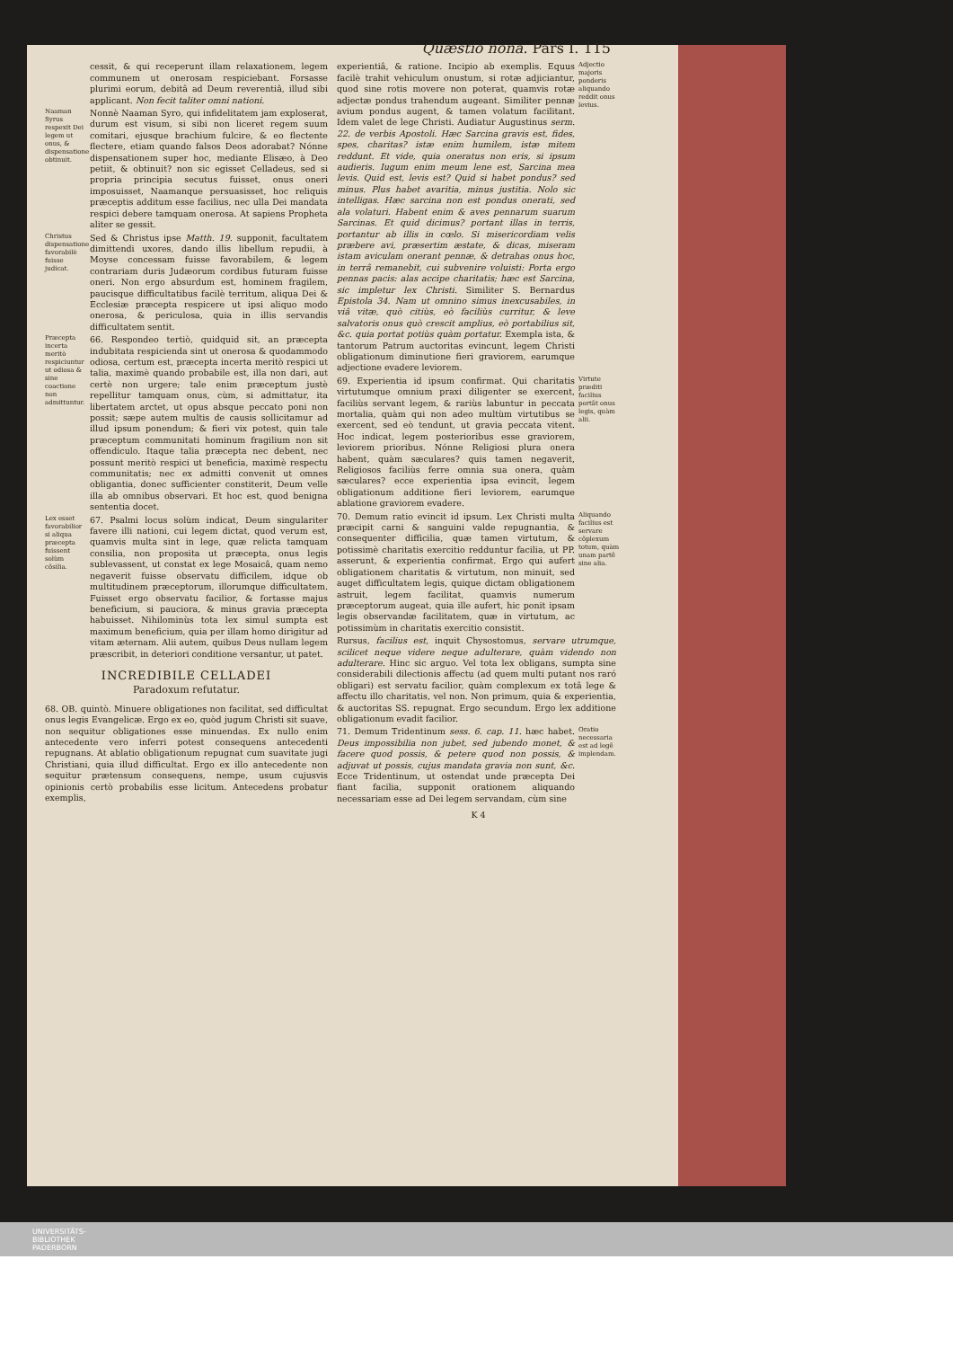Quæstio nona. Pars I. 115
cessit, & qui receperunt illam relaxationem, legem communem ut onerosam respiciebant. Forsasse plurimi eorum, debitâ ad Deum reverentiâ, illud sibi applicant. Non fecit taliter omni nationi.
Naaman Syrus respexit Dei legem ut onus, & dispensatione obtinuit.
Nonnè Naaman Syro, qui infidelitatem jam exploserat, durum est visum, si sibi non liceret regem suum comitari, ejusque brachium fulcire, & eo flectente flectere, etiam quando falsos Deos adorabat? Nónne dispensationem super hoc, mediante Elisæo, à Deo petiit, & obtinuit? non sic egisset Celladeus, sed si propria principia secutus fuisset, onus oneri imposuisset, Naamanque persuasisset, hoc reliquis præceptis additum esse facilius, nec ulla Dei mandata respici debere tamquam onerosa. At sapiens Propheta aliter se gessit.
Christus dispensatione favorabilè fuisse judicat.
Sed & Christus ipse Matth. 19. supponit, facultatem dimittendi uxores, dando illis libellum repudii, à Moyse concessam fuisse favorabilem, & legem contrariam duris Judæorum cordibus futuram fuisse oneri. Non ergo absurdum est, hominem fragilem, paucisque difficultatibus facilè territum, aliqua Dei & Ecclesiæ præcepta respicere ut ipsi aliquo modo onerosa, & periculosa, quia in illis servandis difficultatem sentit.
Præcepta incerta meritò respiciuntur ut odiosa & sine coactione non admittuntur.
66. Respondeo tertiò, quidquid sit, an præcepta indubitata respicienda sint ut onerosa & quodammodo odiosa, certum est, præcepta incerta meritò respici ut talia, maximè quando probabile est, illa non dari, aut certè non urgere; tale enim præceptum justè repellitur tamquam onus, cùm, si admittatur, ita libertatem arctet, ut opus absque peccato poni non possit; sæpe autem multis de causis sollicitamur ad illud ipsum ponendum; & fieri vix potest, quin tale præceptum communitati hominum fragilium non sit offendiculo. Itaque talia præcepta nec debent, nec possunt meritò respici ut beneficia, maximè respectu communitatis; nec ex admitti convenit ut omnes obligantia, donec sufficienter constiterit, Deum velle illa ab omnibus observari. Et hoc est, quod benigna sententia docet.
Lex esset favorabilior si aliqua præcepta fuissent solùm cõsilia.
67. Psalmi locus solùm indicat, Deum singulariter favere illi nationi, cui legem dictat, quod verum est, quamvis multa sint in lege, quæ relicta tamquam consilia, non proposita ut præcepta, onus legis sublevassent, ut constat ex lege Mosaicâ, quam nemo negaverit fuisse observatu difficilem, idque ob multitudinem præceptorum, illorumque difficultatem. Fuisset ergo observatu facilior, & fortasse majus beneficium, si pauciora, & minus gravia præcepta habuisset. Nihilominùs tota lex simul sumpta est maximum beneficium, quia per illam homo dirigitur ad vitam æternam. Alii autem, quibus Deus nullam legem præscribit, in deteriori conditione versantur, ut patet.
INCREDIBILE CELLADEI
Paradoxum refutatur.
68. OB. quintò. Minuere obligationes non facilitat, sed difficultat onus legis Evangelicæ. Ergo ex eo, quòd jugum Christi sit suave, non sequitur obligationes esse minuendas. Ex nullo enim antecedente vero inferri potest consequens antecedenti repugnans. At ablatio obligationum repugnat cum suavitate jugi Christiani, quia illud difficultat. Ergo ex illo antecedente non sequitur prætensum consequens, nempe, usum cujusvis opinionis certò probabilis esse licitum. Antecedens probatur exemplis,
experientiâ, & ratione. Incipio ab exemplis. Equus facilè trahit vehiculum onustum, si rotæ adjiciantur, quod sine rotis movere non poterat, quamvis rotæ adjectæ pondus trahendum augeant. Similiter pennæ avium pondus augent, & tamen volatum facilitant. Idem valet de lege Christi. Audiatur Augustinus serm. 22. de verbis Apostoli. Hæc Sarcina gravis est, fides, spes, charitas? istæ enim humilem, istæ mitem reddunt. Et vide, quia oneratus non eris, si ipsum audieris. Iugum enim meum lene est, Sarcina mea levis. Quid est, levis est? Quid si habet pondus? sed minus. Plus habet avaritia, minus justitia. Nolo sic intelligas. Hæc sarcina non est pondus onerati, sed ala volaturi. Habent enim & aves pennarum suarum Sarcinas. Et quid dicimus? portant illas in terris, portantur ab illis in cœlo. Si misericordiam velis præbere avi, præsertim æstate, & dicas, miseram istam aviculam onerant pennæ, & detrahas onus hoc, in terrâ remanebit, cui subvenire voluisti: Porta ergo pennas pacis: alas accipe charitatis; hæc est Sarcina, sic impletur lex Christi. Similiter S. Bernardus Epistola 34. Nam ut omnino simus inexcusabiles, in viâ vitæ, quò citiùs, eò faciliùs curritur, & leve salvatoris onus quò crescit amplius, eò portabilius sit, &c. quia portat potiùs quàm portatur. Exempla ista, & tantorum Patrum auctoritas evincunt, legem Christi obligationum diminutione fieri graviorem, earumque adjectione evadere leviorem.
Adjectio majoris ponderis aliquando reddit onus levius.
69. Experientia id ipsum confirmat. Qui charitatis virtutumque omnium praxi diligenter se exercent, faciliùs servant legem, & rariùs labuntur in peccata mortalia, quàm qui non adeo multùm virtutibus se exercent, sed eò tendunt, ut gravia peccata vitent. Hoc indicat, legem posterioribus esse graviorem, leviorem prioribus. Nónne Religiosi plura onera habent, quàm sæculares? quis tamen negaverit, Religiosos faciliùs ferre omnia sua onera, quàm sæculares? ecce experientia ipsa evincit, legem obligationum additione fieri leviorem, earumque ablatione graviorem evadere.
Virtute præditi facilius portãt onus legis, quàm alii.
70. Demum ratio evincit id ipsum. Lex Christi multa præcipit carni & sanguini valde repugnantia, & consequenter difficilia, quæ tamen virtutum, & potissimè charitatis exercitio redduntur facilia, ut PP. asserunt, & experientia confirmat. Ergo qui aufert obligationem charitatis & virtutum, non minuit, sed auget difficultatem legis, quique dictam obligationem astruit, legem facilitat, quamvis numerum præceptorum augeat, quia ille aufert, hic ponit ipsam legis observandæ facilitatem, quæ in virtutum, ac potissimùm in charitatis exercitio consistit.
Aliquando facilius est servare cõplexum totum, quàm unam partẽ sine alia.
Rursus, facilius est, inquit Chysostomus, servare utrumque, scilicet neque videre neque adulterare, quàm videndo non adulterare. Hinc sic arguo. Vel tota lex obligans, sumpta sine considerabili dilectionis affectu (ad quem multi putant nos raró obligari) est servatu facilior, quàm complexum ex totâ lege & affectu illo charitatis, vel non. Non primum, quia & experientia, & auctoritas SS. repugnat. Ergo secundum. Ergo lex additione obligationum evadit facilior.
71. Demum Tridentinum sess. 6. cap. 11. hæc habet. Deus impossibilia non jubet, sed jubendo monet, & facere quod possis, & petere quod non possis, & adjuvat ut possis, cujus mandata gravia non sunt, &c. Ecce Tridentinum, ut ostendat unde præcepta Dei fiant facilia, supponit orationem aliquando necessariam esse ad Dei legem servandam, cùm sine
Oratio necessaria est ad legẽ implendam.
K 4
UNIVERSITÄTS-
BIBLIOTHEK
PADERBORN